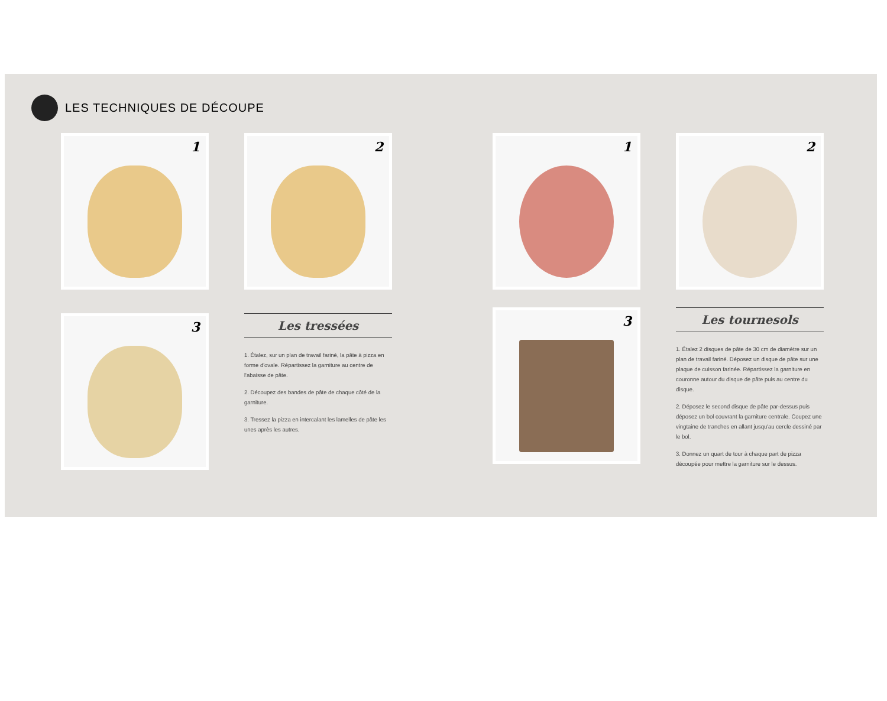LES TECHNIQUES DE DÉCOUPE
1
2
3
Les tressées
1. Étalez, sur un plan de travail fariné, la pâte à pizza en forme d'ovale. Répartissez la garniture au centre de l'abaisse de pâte.
2. Découpez des bandes de pâte de chaque côté de la garniture.
3. Tressez la pizza en intercalant les lamelles de pâte les unes après les autres.
1
2
3
Les tournesols
1. Étalez 2 disques de pâte de 30 cm de diamètre sur un plan de travail fariné. Déposez un disque de pâte sur une plaque de cuisson farinée. Répartissez la garniture en couronne autour du disque de pâte puis au centre du disque.
2. Déposez le second disque de pâte par-dessus puis déposez un bol couvrant la garniture centrale. Coupez une vingtaine de tranches en allant jusqu'au cercle dessiné par le bol.
3. Donnez un quart de tour à chaque part de pizza découpée pour mettre la garniture sur le dessus.